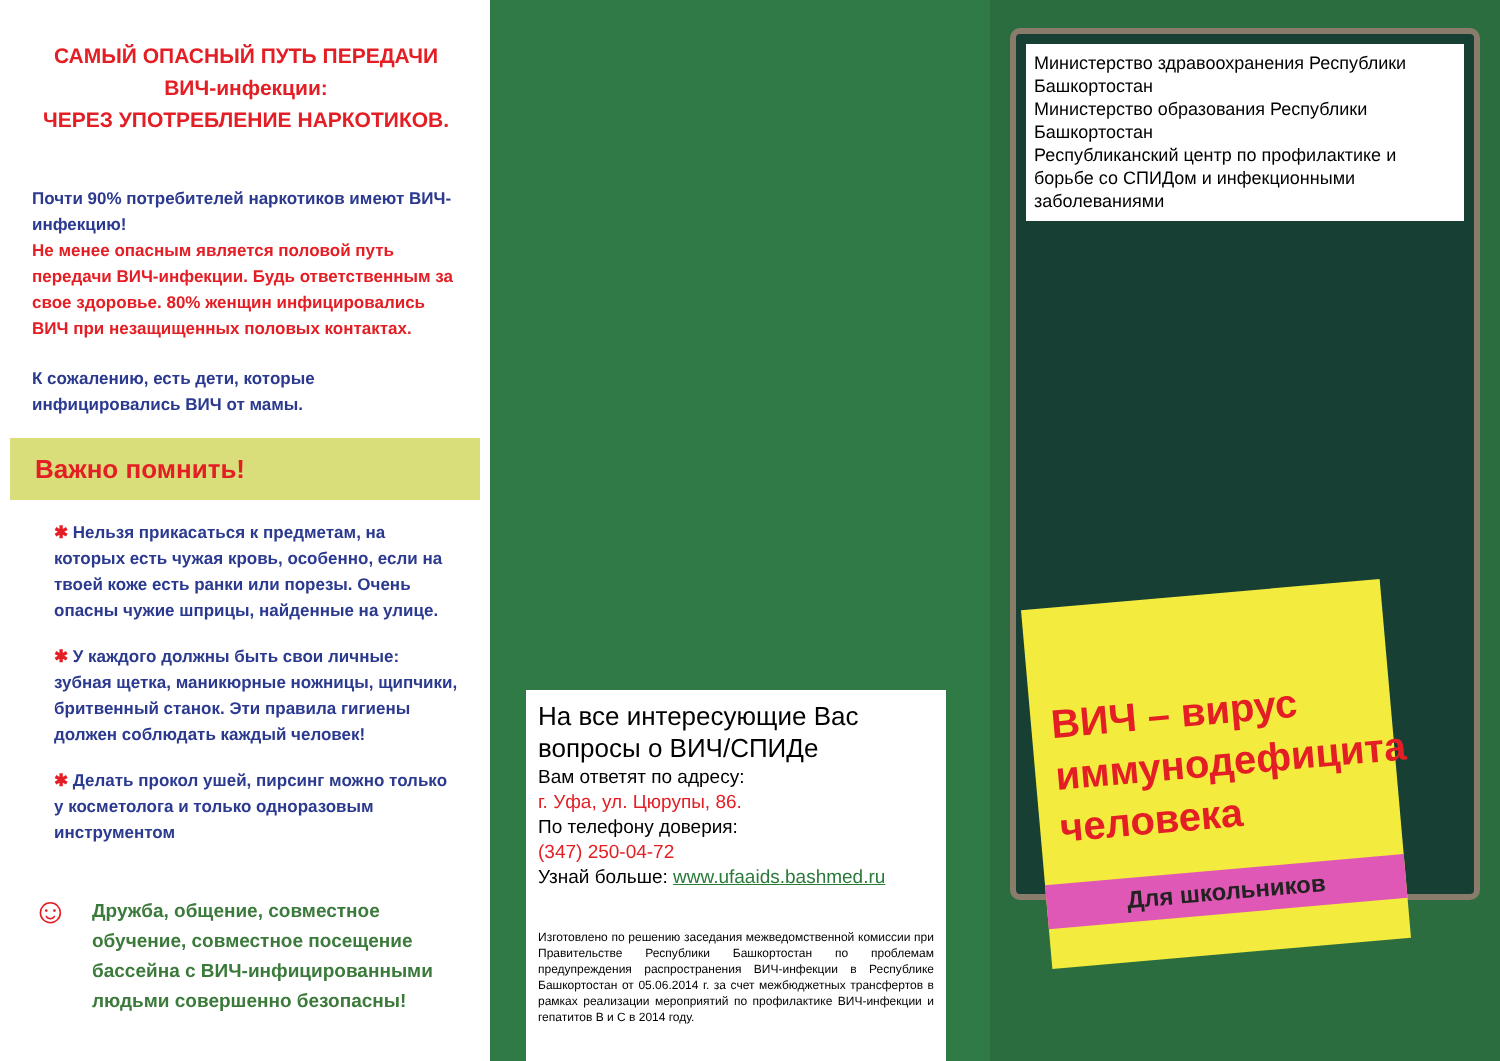САМЫЙ ОПАСНЫЙ ПУТЬ ПЕРЕДАЧИ
ВИЧ-инфекции:
ЧЕРЕЗ УПОТРЕБЛЕНИЕ НАРКОТИКОВ.
Почти 90% потребителей наркотиков имеют ВИЧ-инфекцию!
Не менее опасным является половой путь передачи ВИЧ-инфекции. Будь ответственным за свое здоровье. 80% женщин инфицировались ВИЧ при незащищенных половых контактах.
К сожалению, есть дети, которые инфицировались ВИЧ от мамы.
Важно помнить!
✱ Нельзя прикасаться к предметам, на которых есть чужая кровь, особенно, если на твоей коже есть ранки или порезы. Очень опасны чужие шприцы, найденные на улице.
✱ У каждого должны быть свои личные: зубная щетка, маникюрные ножницы, щипчики, бритвенный станок. Эти правила гигиены должен соблюдать каждый человек!
✱ Делать прокол ушей, пирсинг можно только у косметолога и только одноразовым инструментом
☺ Дружба, общение, совместное обучение, совместное посещение бассейна с ВИЧ-инфицированными людьми совершенно безопасны!
На все интересующие Вас вопросы о ВИЧ/СПИДе
Вам ответят по адресу:
г. Уфа, ул. Цюрупы, 86.
По телефону доверия:
(347) 250-04-72
Узнай больше: www.ufaaids.bashmed.ru
Изготовлено по решению заседания межведомственной комиссии при Правительстве Республики Башкортостан по проблемам предупреждения распространения ВИЧ-инфекции в Республике Башкортостан от 05.06.2014 г. за счет межбюджетных трансфертов в рамках реализации мероприятий по профилактике ВИЧ-инфекции и гепатитов В и С в 2014 году.
Министерство здравоохранения Республики Башкортостан
Министерство образования Республики Башкортостан
Республиканский центр по профилактике и борьбе со СПИДом и инфекционными заболеваниями
ВИЧ – вирус иммунодефицита человека
Для школьников